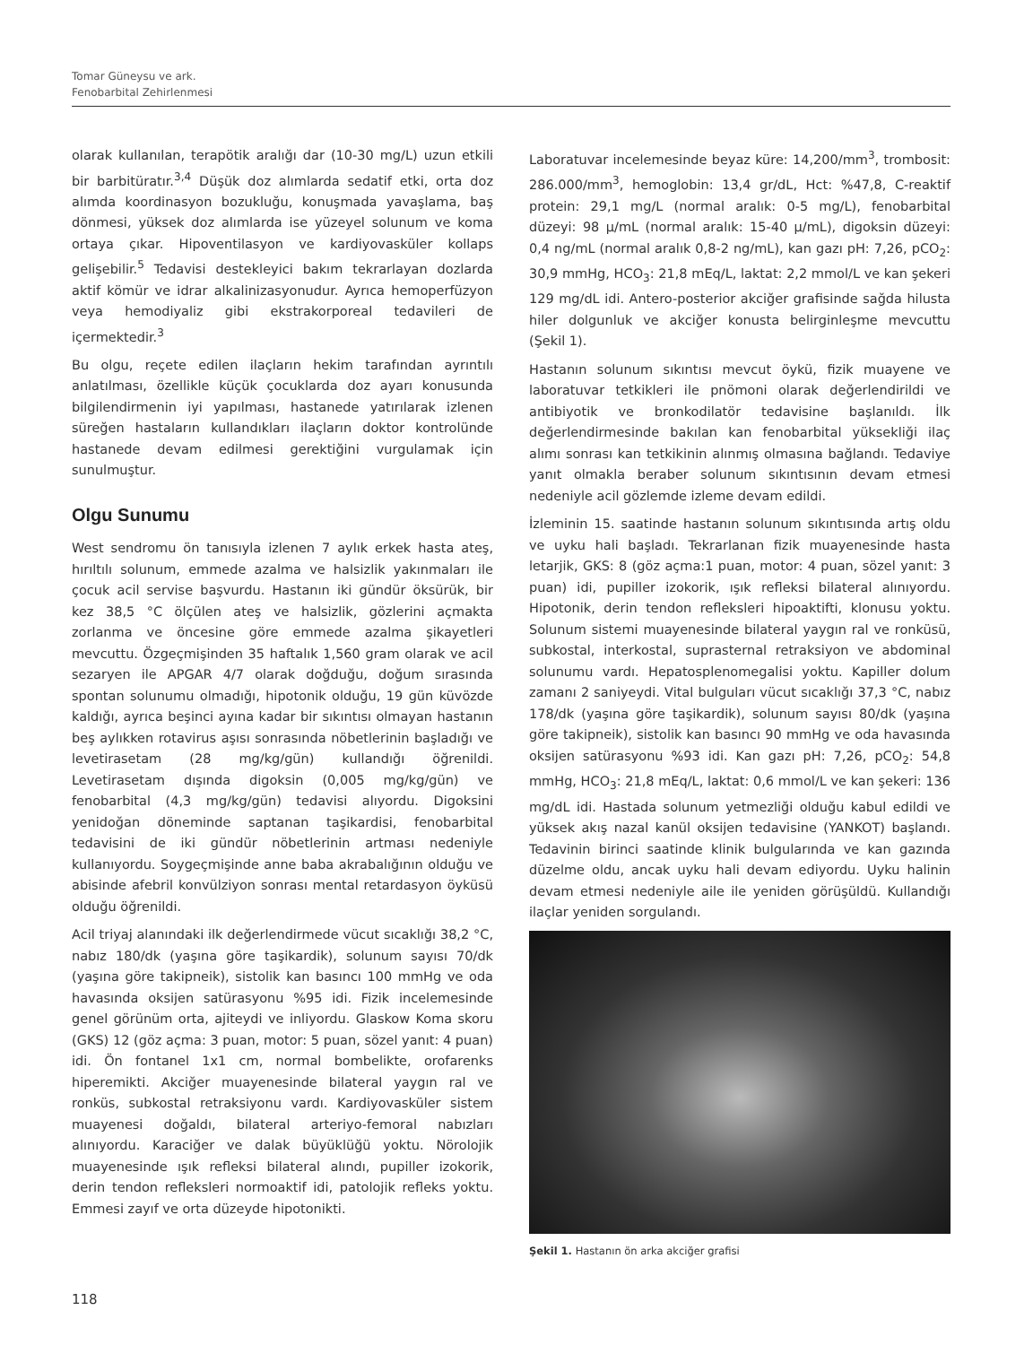Tomar Güneysu ve ark.
Fenobarbital Zehirlenmesi
olarak kullanılan, terapötik aralığı dar (10-30 mg/L) uzun etkili bir barbitüratır.<sup>3,4</sup> Düşük doz alımlarda sedatif etki, orta doz alımda koordinasyon bozukluğu, konuşmada yavaşlama, baş dönmesi, yüksek doz alımlarda ise yüzeyel solunum ve koma ortaya çıkar. Hipoventilasyon ve kardiyovasküler kollaps gelişebilir.<sup>5</sup> Tedavisi destekleyici bakım tekrarlayan dozlarda aktif kömür ve idrar alkalinizasyonudur. Ayrıca hemoperfüzyon veya hemodiyaliz gibi ekstrakorporeal tedavileri de içermektedir.<sup>3</sup>
Bu olgu, reçete edilen ilaçların hekim tarafından ayrıntılı anlatılması, özellikle küçük çocuklarda doz ayarı konusunda bilgilendirmenin iyi yapılması, hastanede yatırılarak izlenen süreğen hastaların kullandıkları ilaçların doktor kontrolünde hastanede devam edilmesi gerektiğini vurgulamak için sunulmuştur.
Olgu Sunumu
West sendromu ön tanısıyla izlenen 7 aylık erkek hasta ateş, hırıltılı solunum, emmede azalma ve halsizlik yakınmaları ile çocuk acil servise başvurdu. Hastanın iki gündür öksürük, bir kez 38,5 °C ölçülen ateş ve halsizlik, gözlerini açmakta zorlanma ve öncesine göre emmede azalma şikayetleri mevcuttu. Özgeçmişinden 35 haftalık 1,560 gram olarak ve acil sezaryen ile APGAR 4/7 olarak doğduğu, doğum sırasında spontan solunumu olmadığı, hipotonik olduğu, 19 gün küvözde kaldığı, ayrıca beşinci ayına kadar bir sıkıntısı olmayan hastanın beş aylıkken rotavirus aşısı sonrasında nöbetlerinin başladığı ve levetirasetam (28 mg/kg/gün) kullandığı öğrenildi. Levetirasetam dışında digoksin (0,005 mg/kg/gün) ve fenobarbital (4,3 mg/kg/gün) tedavisi alıyordu. Digoksini yenidoğan döneminde saptanan taşikardisi, fenobarbital tedavisini de iki gündür nöbetlerinin artması nedeniyle kullanıyordu. Soygeçmişinde anne baba akrabalığının olduğu ve abisinde afebril konvülziyon sonrası mental retardasyon öyküsü olduğu öğrenildi.
Acil triyaj alanındaki ilk değerlendirmede vücut sıcaklığı 38,2 °C, nabız 180/dk (yaşına göre taşikardik), solunum sayısı 70/dk (yaşına göre takipneik), sistolik kan basıncı 100 mmHg ve oda havasında oksijen satürasyonu %95 idi. Fizik incelemesinde genel görünüm orta, ajiteydi ve inliyordu. Glaskow Koma skoru (GKS) 12 (göz açma: 3 puan, motor: 5 puan, sözel yanıt: 4 puan) idi. Ön fontanel 1x1 cm, normal bombelikte, orofarenks hiperemikti. Akciğer muayenesinde bilateral yaygın ral ve ronküs, subkostal retraksiyonu vardı. Kardiyovasküler sistem muayenesi doğaldı, bilateral arteriyo-femoral nabızları alınıyordu. Karaciğer ve dalak büyüklüğü yoktu. Nörolojik muayenesinde ışık refleksi bilateral alındı, pupiller izokorik, derin tendon refleksleri normoaktif idi, patolojik refleks yoktu. Emmesi zayıf ve orta düzeyde hipotonikti.
Laboratuvar incelemesinde beyaz küre: 14,200/mm<sup>3</sup>, trombosit: 286.000/mm<sup>3</sup>, hemoglobin: 13,4 gr/dL, Hct: %47,8, C-reaktif protein: 29,1 mg/L (normal aralık: 0-5 mg/L), fenobarbital düzeyi: 98 µ/mL (normal aralık: 15-40 µ/mL), digoksin düzeyi: 0,4 ng/mL (normal aralık 0,8-2 ng/mL), kan gazı pH: 7,26, pCO<sub>2</sub>: 30,9 mmHg, HCO<sub>3</sub>: 21,8 mEq/L, laktat: 2,2 mmol/L ve kan şekeri 129 mg/dL idi. Antero-posterior akciğer grafisinde sağda hilusta hiler dolgunluk ve akciğer konusta belirginleşme mevcuttu (Şekil 1).
Hastanın solunum sıkıntısı mevcut öykü, fizik muayene ve laboratuvar tetkikleri ile pnömoni olarak değerlendirildi ve antibiyotik ve bronkodilatör tedavisine başlanıldı. İlk değerlendirmesinde bakılan kan fenobarbital yüksekliği ilaç alımı sonrası kan tetkikinin alınmış olmasına bağlandı. Tedaviye yanıt olmakla beraber solunum sıkıntısının devam etmesi nedeniyle acil gözlemde izleme devam edildi.
İzleminin 15. saatinde hastanın solunum sıkıntısında artış oldu ve uyku hali başladı. Tekrarlanan fizik muayenesinde hasta letarjik, GKS: 8 (göz açma:1 puan, motor: 4 puan, sözel yanıt: 3 puan) idi, pupiller izokorik, ışık refleksi bilateral alınıyordu. Hipotonik, derin tendon refleksleri hipoaktifti, klonusu yoktu. Solunum sistemi muayenesinde bilateral yaygın ral ve ronküsü, subkostal, interkostal, suprasternal retraksiyon ve abdominal solunumu vardı. Hepatosplenomegalisi yoktu. Kapiller dolum zamanı 2 saniyeydi. Vital bulguları vücut sıcaklığı 37,3 °C, nabız 178/dk (yaşına göre taşikardik), solunum sayısı 80/dk (yaşına göre takipneik), sistolik kan basıncı 90 mmHg ve oda havasında oksijen satürasyonu %93 idi. Kan gazı pH: 7,26, pCO<sub>2</sub>: 54,8 mmHg, HCO<sub>3</sub>: 21,8 mEq/L, laktat: 0,6 mmol/L ve kan şekeri: 136 mg/dL idi. Hastada solunum yetmezliği olduğu kabul edildi ve yüksek akış nazal kanül oksijen tedavisine (YANKOT) başlandı. Tedavinin birinci saatinde klinik bulgularında ve kan gazında düzelme oldu, ancak uyku hali devam ediyordu. Uyku halinin devam etmesi nedeniyle aile ile yeniden görüşüldü. Kullandığı ilaçlar yeniden sorgulandı.
Şekil 1. Hastanın ön arka akciğer grafisi
118